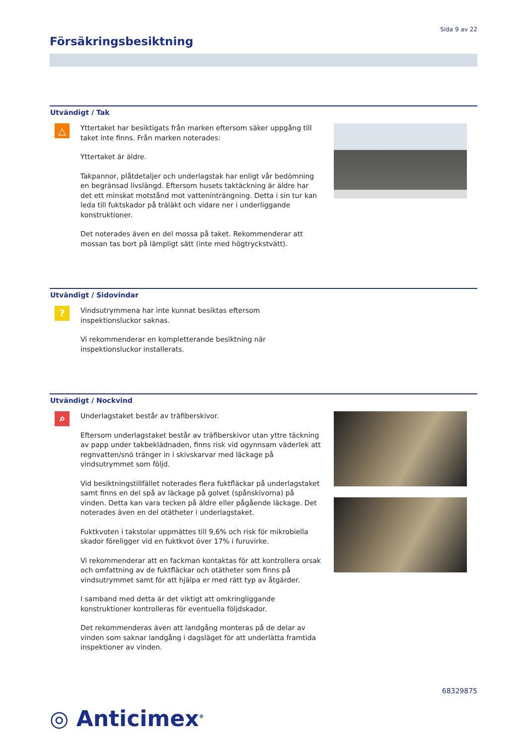Sida 9 av 22
Försäkringsbesiktning
Utvändigt / Tak
△
Yttertaket har besiktigats från marken eftersom säker uppgång till taket inte finns. Från marken noterades:
Yttertaket är äldre.
Takpannor, plåtdetaljer och underlagstak har enligt vår bedömning en begränsad livslängd. Eftersom husets taktäckning är äldre har det ett minskat motstånd mot vatteninträngning. Detta i sin tur kan leda till fuktskador på träläkt och vidare ner i underliggande konstruktioner.
Det noterades även en del mossa på taket. Rekommenderar att mossan tas bort på lämpligt sätt (inte med högtryckstvätt).
Utvändigt / Sidovindar
?
Vindsutrymmena har inte kunnat besiktas eftersom inspektionsluckor saknas.
Vi rekommenderar en kompletterande besiktning när inspektionsluckor installerats.
Utvändigt / Nockvind
⌕
Underlagstaket består av träfiberskivor.
Eftersom underlagstaket består av träfiberskivor utan yttre täckning av papp under takbeklädnaden, finns risk vid ogynnsam väderlek att regnvatten/snö tränger in i skivskarvar med läckage på vindsutrymmet som följd.
Vid besiktningstillfället noterades flera fuktfläckar på underlagstaket samt finns en del spå av läckage på golvet (spånskivorna) på vinden. Detta kan vara tecken på äldre eller pågående läckage. Det noterades även en del otätheter i underlagstaket.
Fuktkvoten i takstolar uppmättes till 9,6% och risk för mikrobiella skador föreligger vid en fuktkvot över 17% i furuvirke.
Vi rekommenderar att en fackman kontaktas för att kontrollera orsak och omfattning av de fuktfläckar och otätheter som finns på vindsutrymmet samt för att hjälpa er med rätt typ av åtgärder.
I samband med detta är det viktigt att omkringliggande konstruktioner kontrolleras för eventuella följdskador.
Det rekommenderas även att landgång monteras på de delar av vinden som saknar landgång i dagsläget för att underlätta framtida inspektioner av vinden.
68329875
◎ Anticimex<sup>®</sup>